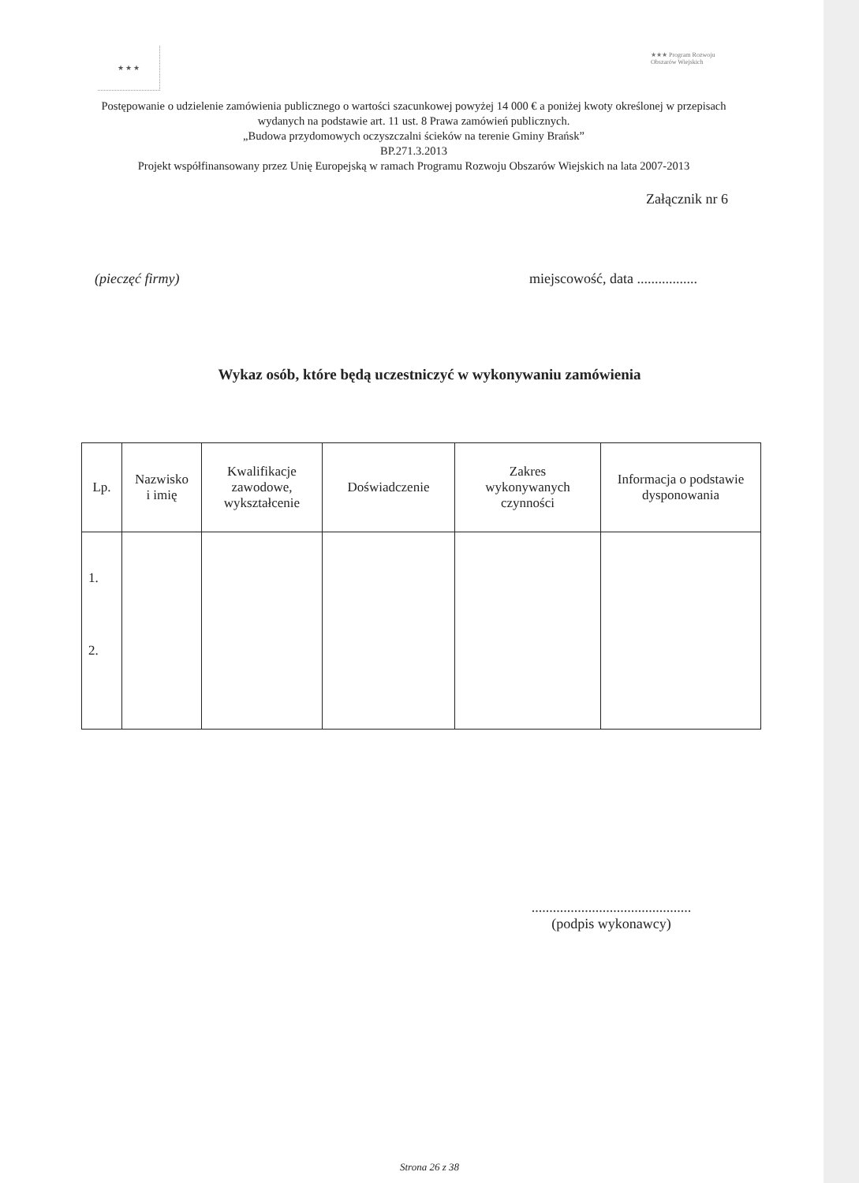★ ★ ★
★★★ Program Rozwoju Obszarów Wiejskich
Postępowanie o udzielenie zamówienia publicznego o wartości szacunkowej powyżej 14 000 € a poniżej kwoty określonej w przepisach wydanych na podstawie art. 11 ust. 8 Prawa zamówień publicznych.
„Budowa przydomowych oczyszczalni ścieków na terenie Gminy Brańsk”
BP.271.3.2013
Projekt współfinansowany przez Unię Europejską w ramach Programu Rozwoju Obszarów Wiejskich na lata 2007-2013
Załącznik nr 6
(pieczęć firmy) miejscowość, data .................
Wykaz osób, które będą uczestniczyć w wykonywaniu zamówienia
| Lp. | Nazwisko i imię | Kwalifikacje zawodowe, wykształcenie | Doświadczenie | Zakres wykonywanych czynności | Informacja o podstawie dysponowania |
| --- | --- | --- | --- | --- | --- |
| 1. 2. | | | | | |
.............................................
(podpis wykonawcy)
Strona 26 z 38